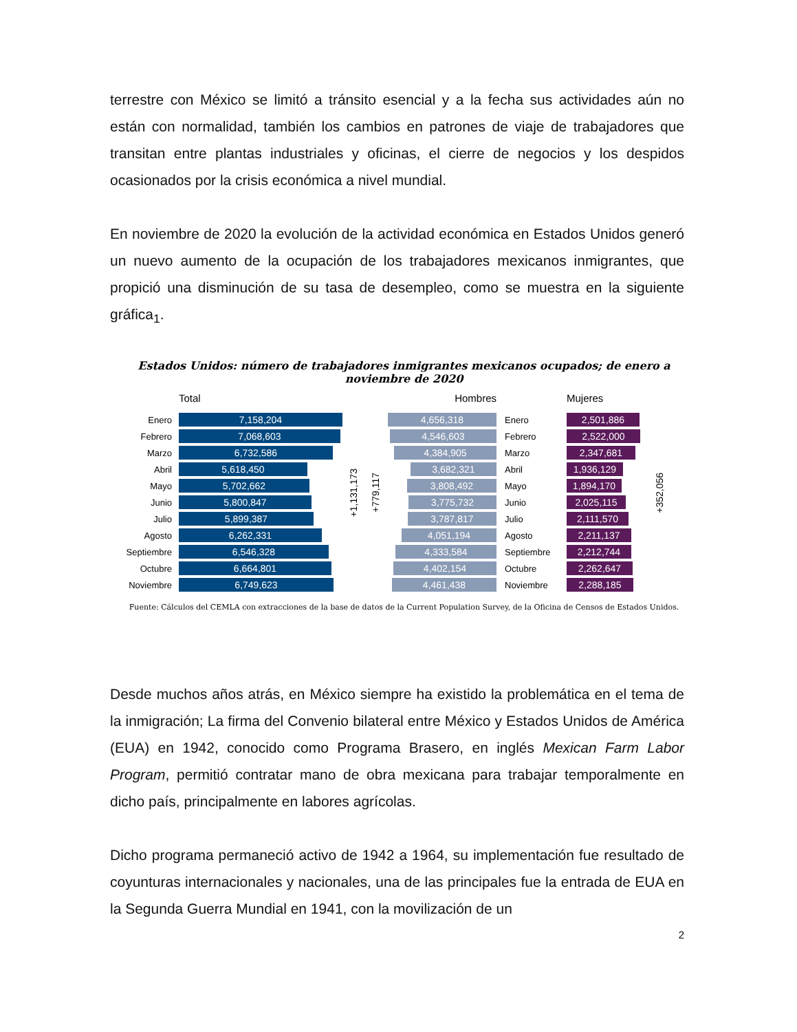terrestre con México se limitó a tránsito esencial y a la fecha sus actividades aún no están con normalidad, también los cambios en patrones de viaje de trabajadores que transitan entre plantas industriales y oficinas, el cierre de negocios y los despidos ocasionados por la crisis económica a nivel mundial.
En noviembre de 2020 la evolución de la actividad económica en Estados Unidos generó un nuevo aumento de la ocupación de los trabajadores mexicanos inmigrantes, que propició una disminución de su tasa de desempleo, como se muestra en la siguiente gráfica<sub>1</sub>.
Estados Unidos: número de trabajadores inmigrantes mexicanos ocupados; de enero a noviembre de 2020
Total
Enero 7,158,204
Febrero 7,068,603
Marzo 6,732,586
Abril 5,618,450
Mayo 5,702,662
Junio 5,800,847
Julio 5,899,387
Agosto 6,262,331
Septiembre 6,546,328
Octubre 6,664,801
Noviembre 6,749,623
+1,131,173
+779,117
Hombres
4,656,318
4,546,603
4,384,905
3,682,321
3,808,492
3,775,732
3,787,817
4,051,194
4,333,584
4,402,154
4,461,438
Enero
Febrero
Marzo
Abril
Mayo
Junio
Julio
Agosto
Septiembre
Octubre
Noviembre
Mujeres
2,501,886
2,522,000
2,347,681
1,936,129
1,894,170
2,025,115
2,111,570
2,211,137
2,212,744
2,262,647
2,288,185
+352,056
Fuente: Cálculos del CEMLA con extracciones de la base de datos de la Current Population Survey, de la Oficina de Censos de Estados Unidos.
Desde muchos años atrás, en México siempre ha existido la problemática en el tema de la inmigración; La firma del Convenio bilateral entre México y Estados Unidos de América (EUA) en 1942, conocido como Programa Brasero, en inglés Mexican Farm Labor Program, permitió contratar mano de obra mexicana para trabajar temporalmente en dicho país, principalmente en labores agrícolas.
Dicho programa permaneció activo de 1942 a 1964, su implementación fue resultado de coyunturas internacionales y nacionales, una de las principales fue la entrada de EUA en la Segunda Guerra Mundial en 1941, con la movilización de un
2